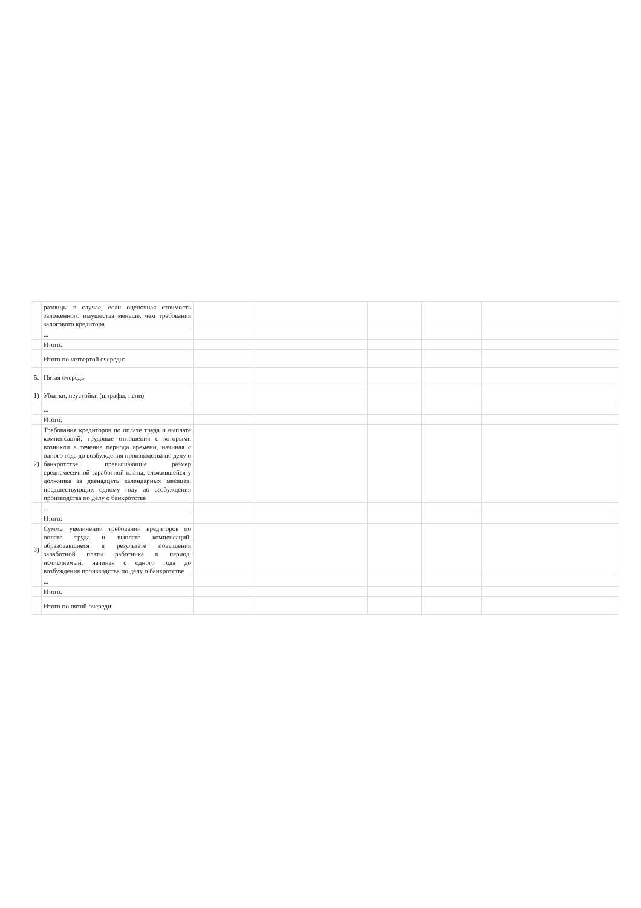| | разницы в случае, если оценочная стоимость заложенного имущества меньше, чем требования залогового кредитора | | | | | |
| | ... | | | | | |
| | Итого: | | | | | |
| | Итого по четвертой очереди: | | | | | |
| 5. | Пятая очередь | | | | | |
| 1) | Убытки, неустойки (штрафы, пени) | | | | | |
| | ... | | | | | |
| | Итого: | | | | | |
| 2) | Требования кредиторов по оплате труда и выплате компенсаций, трудовые отношения с которыми возникли в течение периода времени, начиная с одного года до возбуждения производства по делу о банкротстве, превышающие размер среднемесячной заработной платы, сложившейся у должника за двенадцать календарных месяцев, предшествующих одному году до возбуждения производства по делу о банкротстве | | | | | |
| | ... | | | | | |
| | Итого: | | | | | |
| 3) | Суммы увеличений требований кредиторов по оплате труда и выплате компенсаций, образовавшиеся в результате повышения заработной платы работника в период, исчисляемый, начиная с одного года до возбуждения производства по делу о банкротстве | | | | | |
| | ... | | | | | |
| | Итого: | | | | | |
| | Итого по пятой очереди: | | | | | |